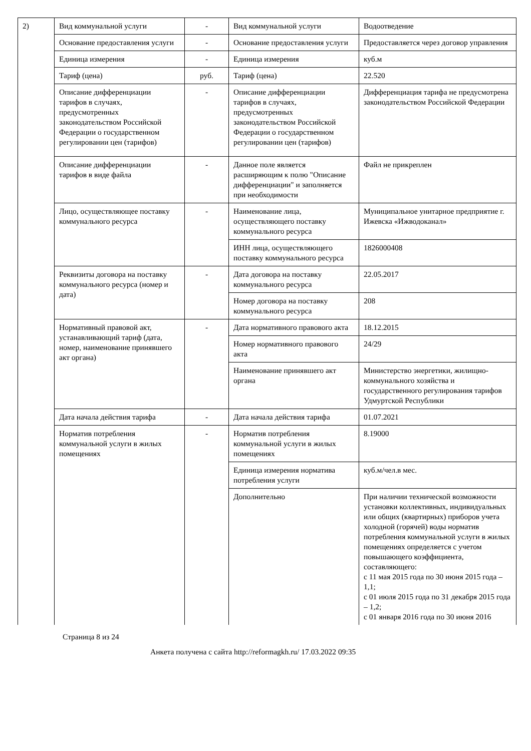| 2) | Вид коммунальной услуги | - | Вид коммунальной услуги | Водоотведение |
| | Основание предоставления услуги | - | Основание предоставления услуги | Предоставляется через договор управления |
| | Единица измерения | - | Единица измерения | куб.м |
| | Тариф (цена) | руб. | Тариф (цена) | 22.520 |
| | Описание дифференциации тарифов в случаях, предусмотренных законодательством Российской Федерации о государственном регулировании цен (тарифов) | - | Описание дифференциации тарифов в случаях, предусмотренных законодательством Российской Федерации о государственном регулировании цен (тарифов) | Дифференциация тарифа не предусмотрена законодательством Российской Федерации |
| | Описание дифференциации тарифов в виде файла | - | Данное поле является расширяющим к полю "Описание дифференциации" и заполняется при необходимости | Файл не прикреплен |
| | Лицо, осуществляющее поставку коммунального ресурса | - | Наименование лица, осуществляющего поставку коммунального ресурса | Муниципальное унитарное предприятие г. Ижевска «Ижводоканал» |
| | | | ИНН лица, осуществляющего поставку коммунального ресурса | 1826000408 |
| | Реквизиты договора на поставку коммунального ресурса (номер и дата) | - | Дата договора на поставку коммунального ресурса | 22.05.2017 |
| | | | Номер договора на поставку коммунального ресурса | 208 |
| | Нормативный правовой акт, устанавливающий тариф (дата, номер, наименование принявшего акт органа) | - | Дата нормативного правового акта | 18.12.2015 |
| | | | Номер нормативного правового акта | 24/29 |
| | | | Наименование принявшего акт органа | Министерство энергетики, жилищно-коммунального хозяйства и государственного регулирования тарифов Удмуртской Республики |
| | Дата начала действия тарифа | - | Дата начала действия тарифа | 01.07.2021 |
| | Норматив потребления коммунальной услуги в жилых помещениях | - | Норматив потребления коммунальной услуги в жилых помещениях | 8.19000 |
| | | | Единица измерения норматива потребления услуги | куб.м/чел.в мес. |
| | | | Дополнительно | При наличии технической возможности установки коллективных, индивидуальных или общих (квартирных) приборов учета холодной (горячей) воды норматив потребления коммунальной услуги в жилых помещениях определяется с учетом повышающего коэффициента, составляющего: с 11 мая 2015 года по 30 июня 2015 года – 1,1; с 01 июля 2015 года по 31 декабря 2015 года – 1,2; с 01 января 2016 года по 30 июня 2016 |
Страница 8 из 24
Анкета получена с сайта http://reformagkh.ru/ 17.03.2022 09:35